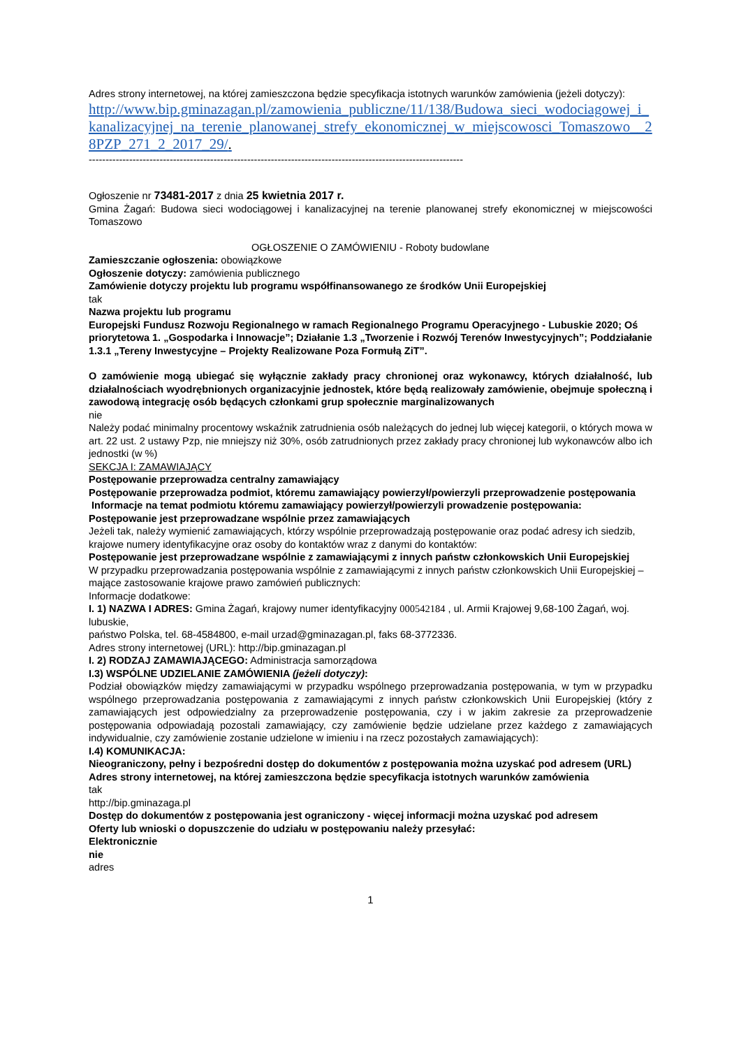Adres strony internetowej, na której zamieszczona będzie specyfikacja istotnych warunków zamówienia (jeżeli dotyczy):
http://www.bip.gminazagan.pl/zamowienia_publiczne/11/138/Budowa_sieci_wodociagowej_i_kanalizacyjnej_na_terenie_planowanej_strefy_ekonomicznej_w_miejscowosci_Tomaszowo__28PZP_271_2_2017_29/.
---------------------------------------------------------------------------------------------------------------
Ogłoszenie nr 73481-2017 z dnia 25 kwietnia 2017 r.
Gmina Żagań: Budowa sieci wodociągowej i kanalizacyjnej na terenie planowanej strefy ekonomicznej w miejscowości Tomaszowo
OGŁOSZENIE O ZAMÓWIENIU - Roboty budowlane
Zamieszczanie ogłoszenia: obowiązkowe
Ogłoszenie dotyczy: zamówienia publicznego
Zamówienie dotyczy projektu lub programu współfinansowanego ze środków Unii Europejskiej
tak
Nazwa projektu lub programu
Europejski Fundusz Rozwoju Regionalnego w ramach Regionalnego Programu Operacyjnego - Lubuskie 2020; Oś priorytetowa 1. „Gospodarka i Innowacje”; Działanie 1.3 „Tworzenie i Rozwój Terenów Inwestycyjnych”; Poddziałanie 1.3.1 „Tereny Inwestycyjne – Projekty Realizowane Poza Formułą ZiT”.
O zamówienie mogą ubiegać się wyłącznie zakłady pracy chronionej oraz wykonawcy, których działalność, lub działalnościach wyodrębnionych organizacyjnie jednostek, które będą realizowały zamówienie, obejmuje społeczną i zawodową integrację osób będących członkami grup społecznie marginalizowanych
nie
Należy podać minimalny procentowy wskaźnik zatrudnienia osób należących do jednej lub więcej kategorii, o których mowa w art. 22 ust. 2 ustawy Pzp, nie mniejszy niż 30%, osób zatrudnionych przez zakłady pracy chronionej lub wykonawców albo ich jednostki (w %)
SEKCJA I: ZAMAWIAJĄCY
Postępowanie przeprowadza centralny zamawiający
Postępowanie przeprowadza podmiot, któremu zamawiający powierzył/powierzyli przeprowadzenie postępowania
Informacje na temat podmiotu któremu zamawiający powierzył/powierzyli prowadzenie postępowania:
Postępowanie jest przeprowadzane wspólnie przez zamawiających
Jeżeli tak, należy wymienić zamawiających, którzy wspólnie przeprowadzają postępowanie oraz podać adresy ich siedzib, krajowe numery identyfikacyjne oraz osoby do kontaktów wraz z danymi do kontaktów:
Postępowanie jest przeprowadzane wspólnie z zamawiającymi z innych państw członkowskich Unii Europejskiej
W przypadku przeprowadzania postępowania wspólnie z zamawiającymi z innych państw członkowskich Unii Europejskiej –mające zastosowanie krajowe prawo zamówień publicznych:
Informacje dodatkowe:
I. 1) NAZWA I ADRES: Gmina Żagań, krajowy numer identyfikacyjny 000542184 , ul. Armii Krajowej 9,68-100 Żagań, woj. lubuskie,
państwo Polska, tel. 68-4584800, e-mail urzad@gminazagan.pl, faks 68-3772336.
Adres strony internetowej (URL): http://bip.gminazagan.pl
I. 2) RODZAJ ZAMAWIAJĄCEGO: Administracja samorządowa
I.3) WSPÓLNE UDZIELANIE ZAMÓWIENIA (jeżeli dotyczy):
Podział obowiązków między zamawiającymi w przypadku wspólnego przeprowadzania postępowania, w tym w przypadku wspólnego przeprowadzania postępowania z zamawiającymi z innych państw członkowskich Unii Europejskiej (który z zamawiających jest odpowiedzialny za przeprowadzenie postępowania, czy i w jakim zakresie za przeprowadzenie postępowania odpowiadają pozostali zamawiający, czy zamówienie będzie udzielane przez każdego z zamawiających indywidualnie, czy zamówienie zostanie udzielone w imieniu i na rzecz pozostałych zamawiających):
I.4) KOMUNIKACJA:
Nieograniczony, pełny i bezpośredni dostęp do dokumentów z postępowania można uzyskać pod adresem (URL)
Adres strony internetowej, na której zamieszczona będzie specyfikacja istotnych warunków zamówienia
tak
http://bip.gminazaga.pl
Dostęp do dokumentów z postępowania jest ograniczony - więcej informacji można uzyskać pod adresem
Oferty lub wnioski o dopuszczenie do udziału w postępowaniu należy przesyłać:
Elektronicznie
nie
adres
1